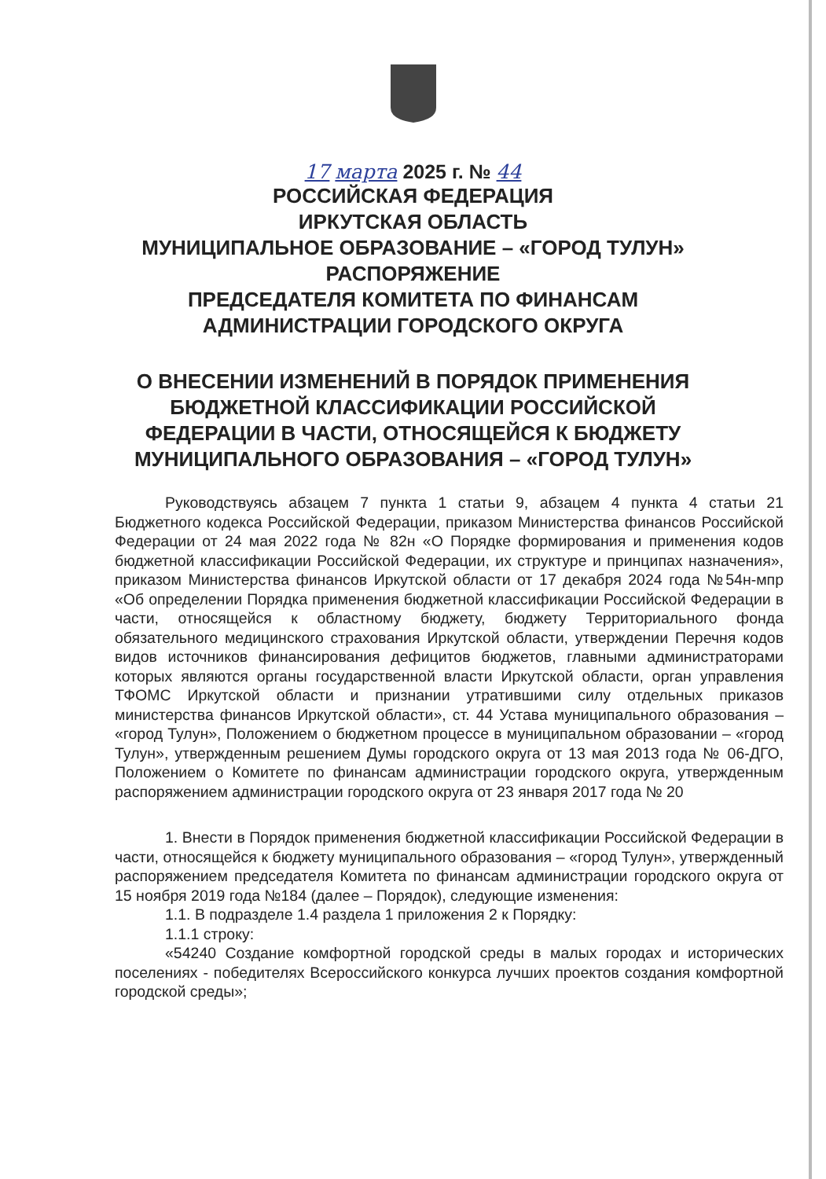17 марта 2025 г. № 44
РОССИЙСКАЯ ФЕДЕРАЦИЯ
ИРКУТСКАЯ ОБЛАСТЬ
МУНИЦИПАЛЬНОЕ ОБРАЗОВАНИЕ – «ГОРОД ТУЛУН»
РАСПОРЯЖЕНИЕ
ПРЕДСЕДАТЕЛЯ КОМИТЕТА ПО ФИНАНСАМ
АДМИНИСТРАЦИИ ГОРОДСКОГО ОКРУГА
О ВНЕСЕНИИ ИЗМЕНЕНИЙ В ПОРЯДОК ПРИМЕНЕНИЯ
БЮДЖЕТНОЙ КЛАССИФИКАЦИИ РОССИЙСКОЙ
ФЕДЕРАЦИИ В ЧАСТИ, ОТНОСЯЩЕЙСЯ К БЮДЖЕТУ
МУНИЦИПАЛЬНОГО ОБРАЗОВАНИЯ – «ГОРОД ТУЛУН»
Руководствуясь абзацем 7 пункта 1 статьи 9, абзацем 4 пункта 4 статьи 21 Бюджетного кодекса Российской Федерации, приказом Министерства финансов Российской Федерации от 24 мая 2022 года № 82н «О Порядке формирования и применения кодов бюджетной классификации Российской Федерации, их структуре и принципах назначения», приказом Министерства финансов Иркутской области от 17 декабря 2024 года №54н-мпр «Об определении Порядка применения бюджетной классификации Российской Федерации в части, относящейся к областному бюджету, бюджету Территориального фонда обязательного медицинского страхования Иркутской области, утверждении Перечня кодов видов источников финансирования дефицитов бюджетов, главными администраторами которых являются органы государственной власти Иркутской области, орган управления ТФОМС Иркутской области и признании утратившими силу отдельных приказов министерства финансов Иркутской области», ст. 44 Устава муниципального образования – «город Тулун», Положением о бюджетном процессе в муниципальном образовании – «город Тулун», утвержденным решением Думы городского округа от 13 мая 2013 года № 06-ДГО, Положением о Комитете по финансам администрации городского округа, утвержденным распоряжением администрации городского округа от 23 января 2017 года № 20
1. Внести в Порядок применения бюджетной классификации Российской Федерации в части, относящейся к бюджету муниципального образования – «город Тулун», утвержденный распоряжением председателя Комитета по финансам администрации городского округа от 15 ноября 2019 года №184 (далее – Порядок), следующие изменения:
1.1. В подразделе 1.4 раздела 1 приложения 2 к Порядку:
1.1.1 строку:
«54240 Создание комфортной городской среды в малых городах и исторических поселениях - победителях Всероссийского конкурса лучших проектов создания комфортной городской среды»;